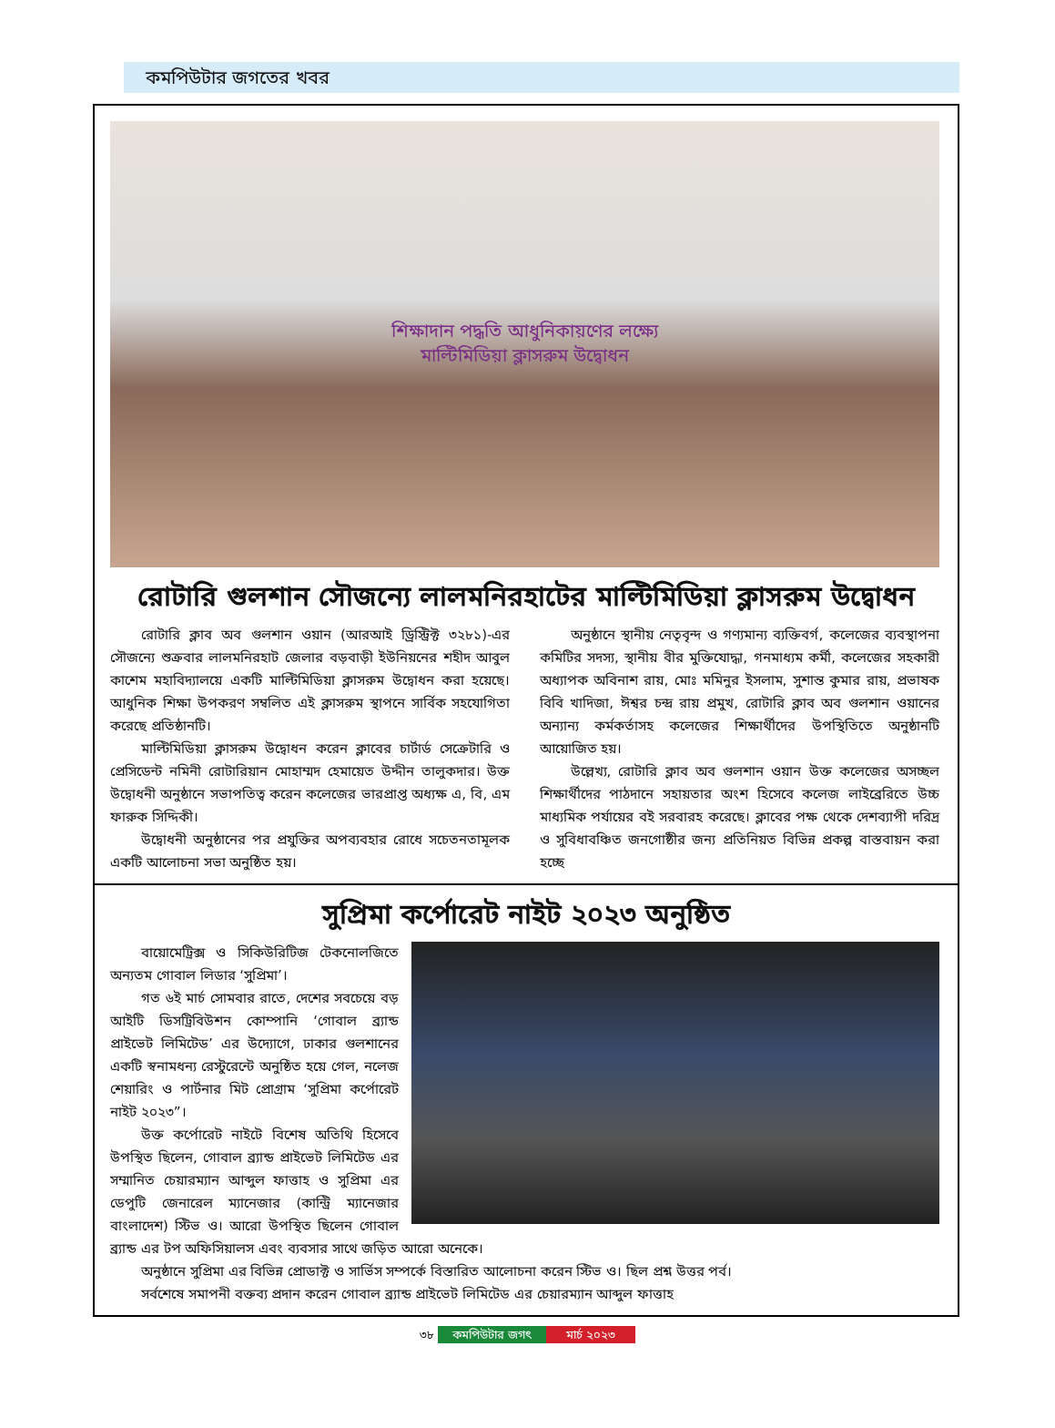কমপিউটার জগতের খবর
শিক্ষাদান পদ্ধতি আধুনিকায়ণের লক্ষ্যে
মাল্টিমিডিয়া ক্লাসরুম উদ্বোধন
রোটারি গুলশান সৌজন্যে লালমনিরহাটের মাল্টিমিডিয়া ক্লাসরুম উদ্বোধন
রোটারি ক্লাব অব গুলশান ওয়ান (আরআই ড্রিস্ট্রিক্ট ৩২৮১)-এর সৌজন্যে শুক্রবার লালমনিরহাট জেলার বড়বাড়ী ইউনিয়নের শহীদ আবুল কাশেম মহাবিদ্যালয়ে একটি মাল্টিমিডিয়া ক্লাসরুম উদ্বোধন করা হয়েছে। আধুনিক শিক্ষা উপকরণ সম্বলিত এই ক্লাসরুম স্থাপনে সার্বিক সহযোগিতা করেছে প্রতিষ্ঠানটি।
মাল্টিমিডিয়া ক্লাসরুম উদ্বোধন করেন ক্লাবের চার্টার্ড সেক্রেটারি ও প্রেসিডেন্ট নমিনী রোটারিয়ান মোহাম্মদ হেমায়েত উদ্দীন তালুকদার। উক্ত উদ্বোধনী অনুষ্ঠানে সভাপতিত্ব করেন কলেজের ভারপ্রাপ্ত অধ্যক্ষ এ, বি, এম ফারুক সিদ্দিকী।
উদ্বোধনী অনুষ্ঠানের পর প্রযুক্তির অপব্যবহার রোধে সচেতনতামূলক একটি আলোচনা সভা অনুষ্ঠিত হয়।
অনুষ্ঠানে স্থানীয় নেতৃবৃন্দ ও গণ্যমান্য ব্যক্তিবর্গ, কলেজের ব্যবস্থাপনা কমিটির সদস্য, স্থানীয় বীর মুক্তিযোদ্ধা, গনমাধ্যম কর্মী, কলেজের সহকারী অধ্যাপক অবিনাশ রায়, মোঃ মমিনুর ইসলাম, সুশান্ত কুমার রায়, প্রভাষক বিবি খাদিজা, ঈশ্বর চন্দ্র রায় প্রমুখ, রোটারি ক্লাব অব গুলশান ওয়ানের অন্যান্য কর্মকর্তাসহ কলেজের শিক্ষার্থীদের উপস্থিতিতে অনুষ্ঠানটি আয়োজিত হয়।
উল্লেখ্য, রোটারি ক্লাব অব গুলশান ওয়ান উক্ত কলেজের অসচ্ছল শিক্ষার্থীদের পাঠদানে সহায়তার অংশ হিসেবে কলেজ লাইব্রেরিতে উচ্চ মাধ্যমিক পর্যায়ের বই সরবারহ করেছে। ক্লাবের পক্ষ থেকে দেশব্যাপী দরিদ্র ও সুবিধাবঞ্চিত জনগোষ্ঠীর জন্য প্রতিনিয়ত বিভিন্ন প্রকল্প বাস্তবায়ন করা হচ্ছে
সুপ্রিমা কর্পোরেট নাইট ২০২৩ অনুষ্ঠিত
বায়োমেট্রিক্স ও সিকিউরিটিজ টেকনোলজিতে অন্যতম গোবাল লিডার ‘সুপ্রিমা’।
গত ৬ই মার্চ সোমবার রাতে, দেশের সবচেয়ে বড় আইটি ডিসট্রিবিউশন কোম্পানি ‘গোবাল ব্র্যান্ড প্রাইভেট লিমিটেড’ এর উদ্যোগে, ঢাকার গুলশানের একটি স্বনামধন্য রেস্টুরেন্টে অনুষ্ঠিত হয়ে গেল, নলেজ শেয়ারিং ও পার্টনার মিট প্রোগ্রাম ‘সুপ্রিমা কর্পোরেট নাইট ২০২৩”।
উক্ত কর্পোরেট নাইটে বিশেষ অতিথি হিসেবে উপস্থিত ছিলেন, গোবাল ব্র্যান্ড প্রাইভেট লিমিটেড এর সম্মানিত চেয়ারম্যান আব্দুল ফাত্তাহ ও সুপ্রিমা এর ডেপুটি জেনারেল ম্যানেজার (কান্ট্রি ম্যানেজার বাংলাদেশ) স্টিভ ও। আরো উপস্থিত ছিলেন গোবাল ব্র্যান্ড এর টপ অফিসিয়ালস এবং ব্যবসার সাথে জড়িত আরো অনেকে।
অনুষ্ঠানে সুপ্রিমা এর বিভিন্ন প্রোডাক্ট ও সার্ভিস সম্পর্কে বিস্তারিত আলোচনা করেন স্টিভ ও। ছিল প্রশ্ন উত্তর পর্ব।
সর্বশেষে সমাপনী বক্তব্য প্রদান করেন গোবাল ব্র্যান্ড প্রাইভেট লিমিটেড এর চেয়ারম্যান আব্দুল ফাত্তাহ
৩৮ কমপিউটার জগৎ মার্চ ২০২৩